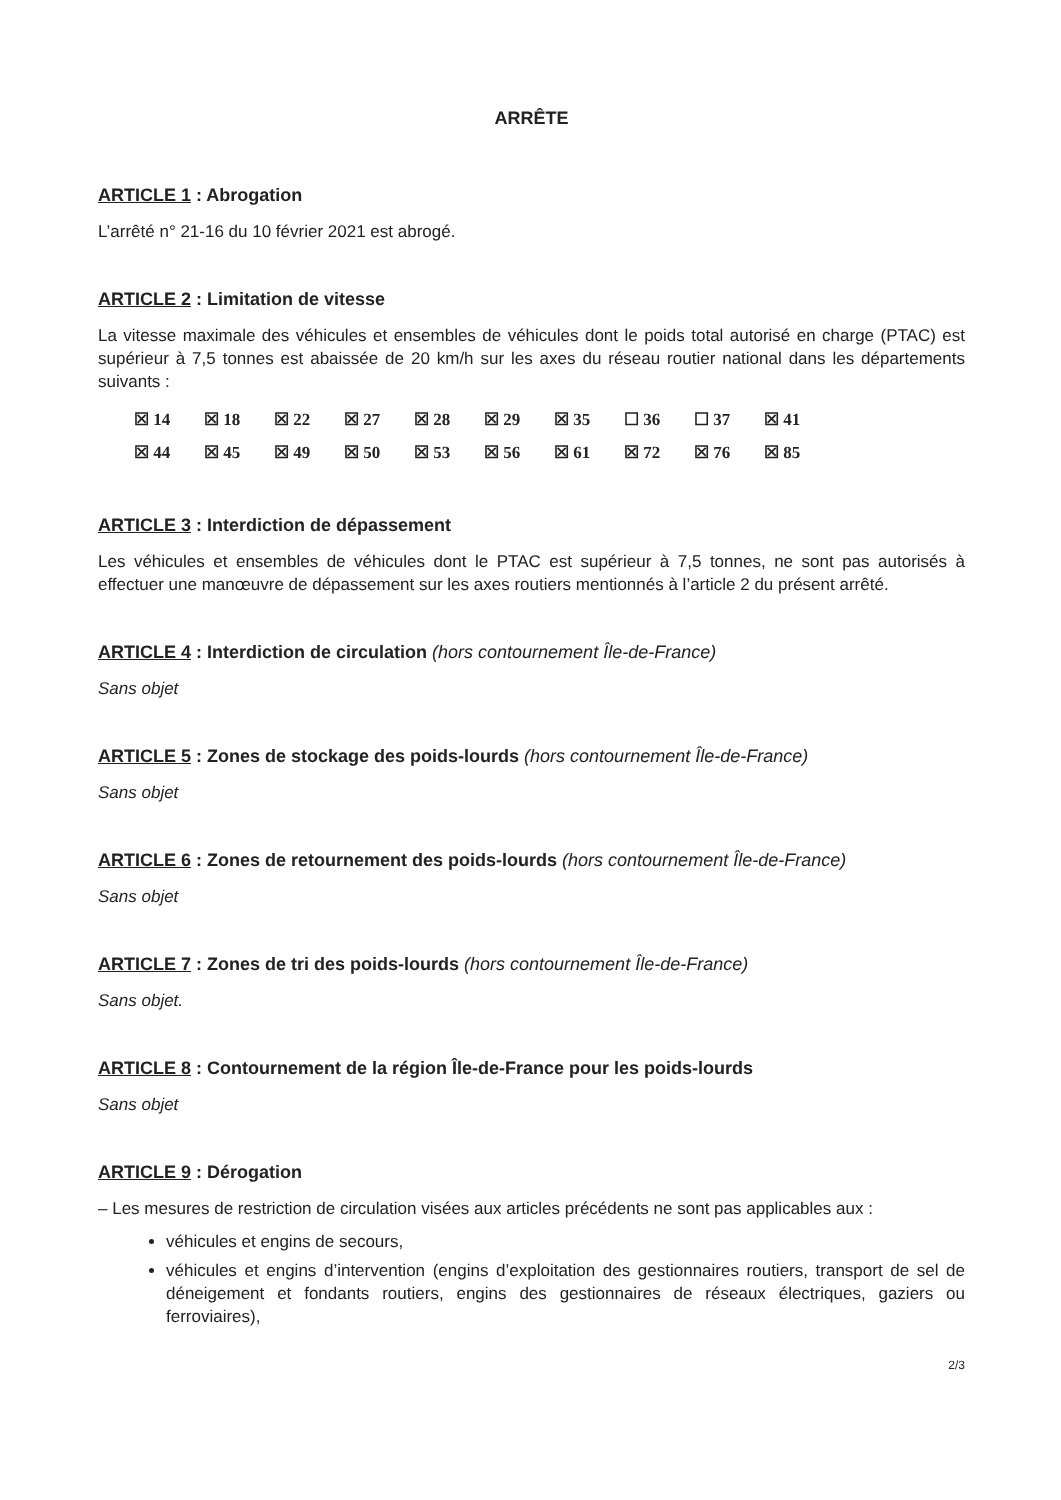ARRÊTE
ARTICLE 1 : Abrogation
L’arrêté n° 21-16 du 10 février 2021 est abrogé.
ARTICLE 2 : Limitation de vitesse
La vitesse maximale des véhicules et ensembles de véhicules dont le poids total autorisé en charge (PTAC) est supérieur à 7,5 tonnes est abaissée de 20 km/h sur les axes du réseau routier national dans les départements suivants :
| ☒ 14 | ☒ 18 | ☒ 22 | ☒ 27 | ☒ 28 | ☒ 29 | ☒ 35 | ☐ 36 | ☐ 37 | ☒ 41 |
| ☒ 44 | ☒ 45 | ☒ 49 | ☒ 50 | ☒ 53 | ☒ 56 | ☒ 61 | ☒ 72 | ☒ 76 | ☒ 85 |
ARTICLE 3 : Interdiction de dépassement
Les véhicules et ensembles de véhicules dont le PTAC est supérieur à 7,5 tonnes, ne sont pas autorisés à effectuer une manœuvre de dépassement sur les axes routiers mentionnés à l’article 2 du présent arrêté.
ARTICLE 4 : Interdiction de circulation (hors contournement Île-de-France)
Sans objet
ARTICLE 5 : Zones de stockage des poids-lourds (hors contournement Île-de-France)
Sans objet
ARTICLE 6 : Zones de retournement des poids-lourds (hors contournement Île-de-France)
Sans objet
ARTICLE 7 : Zones de tri des poids-lourds (hors contournement Île-de-France)
Sans objet.
ARTICLE 8 : Contournement de la région Île-de-France pour les poids-lourds
Sans objet
ARTICLE 9 : Dérogation
– Les mesures de restriction de circulation visées aux articles précédents ne sont pas applicables aux :
véhicules et engins de secours,
véhicules et engins d’intervention (engins d’exploitation des gestionnaires routiers, transport de sel de déneigement et fondants routiers, engins des gestionnaires de réseaux électriques, gaziers ou ferroviaires),
2/3